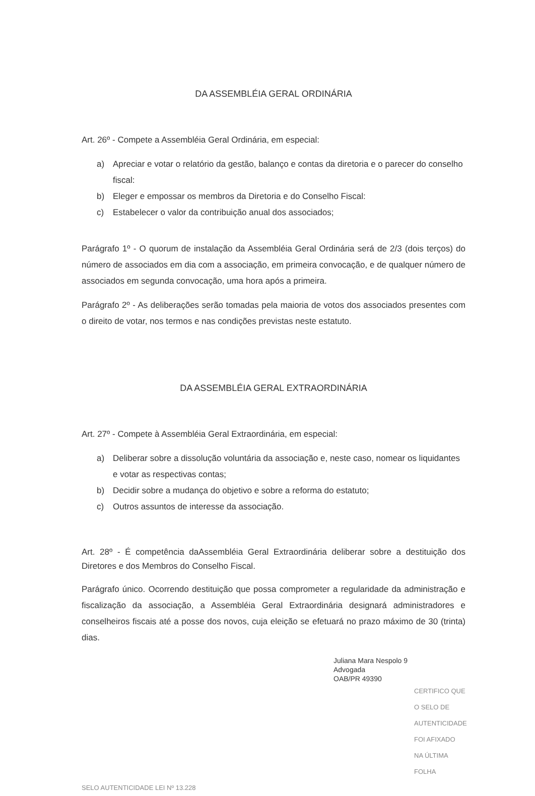DA ASSEMBLÉIA GERAL ORDINÁRIA
Art. 26º - Compete a Assembléia Geral Ordinária, em especial:
a) Apreciar e votar o relatório da gestão, balanço e contas da diretoria e o parecer do conselho fiscal:
b) Eleger e empossar os membros da Diretoria e do Conselho Fiscal:
c) Estabelecer o valor da contribuição anual dos associados;
Parágrafo 1º - O quorum de instalação da Assembléia Geral Ordinária será de 2/3 (dois terços) do número de associados em dia com a associação, em primeira convocação, e de qualquer número de associados em segunda convocação, uma hora após a primeira.
Parágrafo 2º - As deliberações serão tomadas pela maioria de votos dos associados presentes com o direito de votar, nos termos e nas condições previstas neste estatuto.
DA ASSEMBLÉIA GERAL EXTRAORDINÁRIA
Art. 27º - Compete à Assembléia Geral Extraordinária, em especial:
a) Deliberar sobre a dissolução voluntária da associação e, neste caso, nomear os liquidantes e votar as respectivas contas;
b) Decidir sobre a mudança do objetivo e sobre a reforma do estatuto;
c) Outros assuntos de interesse da associação.
Art. 28º - É competência daAssembléia Geral Extraordinária deliberar sobre a destituição dos Diretores e dos Membros do Conselho Fiscal.
Parágrafo único. Ocorrendo destituição que possa comprometer a regularidade da administração e fiscalização da associação, a Assembléia Geral Extraordinária designará administradores e conselheiros fiscais até a posse dos novos, cuja eleição se efetuará no prazo máximo de 30 (trinta) dias.
Juliana Mara Nespolo 9
Advogada
OAB/PR 49390
CERTIFICO QUE O SELO DE AUTENTICIDADE FOI AFIXADO NA ÚLTIMA FOLHA
SELO AUTENTICIDADE LEI Nº 13.228